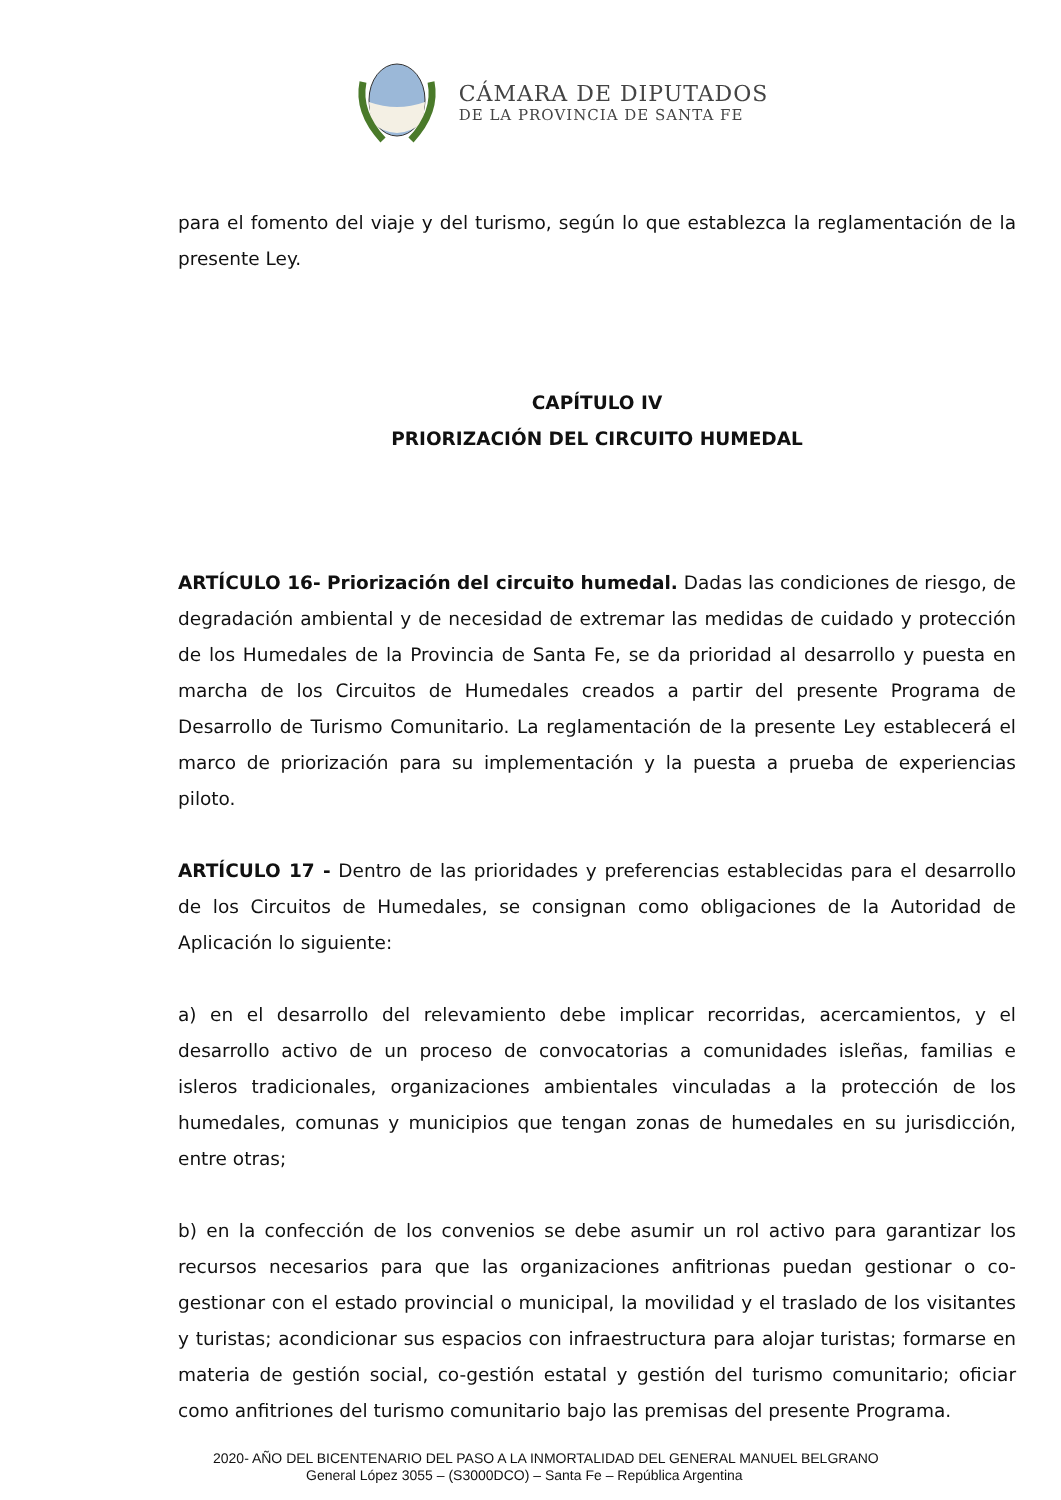CÁMARA DE DIPUTADOS
DE LA PROVINCIA DE SANTA FE
para el fomento del viaje y del turismo, según lo que establezca la reglamentación de la presente Ley.
CAPÍTULO IV
PRIORIZACIÓN DEL CIRCUITO HUMEDAL
ARTÍCULO 16- Priorización del circuito humedal. Dadas las condiciones de riesgo, de degradación ambiental y de necesidad de extremar las medidas de cuidado y protección de los Humedales de la Provincia de Santa Fe, se da prioridad al desarrollo y puesta en marcha de los Circuitos de Humedales creados a partir del presente Programa de Desarrollo de Turismo Comunitario. La reglamentación de la presente Ley establecerá el marco de priorización para su implementación y la puesta a prueba de experiencias piloto.
ARTÍCULO 17 - Dentro de las prioridades y preferencias establecidas para el desarrollo de los Circuitos de Humedales, se consignan como obligaciones de la Autoridad de Aplicación lo siguiente:
a) en el desarrollo del relevamiento debe implicar recorridas, acercamientos, y el desarrollo activo de un proceso de convocatorias a comunidades isleñas, familias e isleros tradicionales, organizaciones ambientales vinculadas a la protección de los humedales, comunas y municipios que tengan zonas de humedales en su jurisdicción, entre otras;
b) en la confección de los convenios se debe asumir un rol activo para garantizar los recursos necesarios para que las organizaciones anfitrionas puedan gestionar o co-gestionar con el estado provincial o municipal, la movilidad y el traslado de los visitantes y turistas; acondicionar sus espacios con infraestructura para alojar turistas; formarse en materia de gestión social, co-gestión estatal y gestión del turismo comunitario; oficiar como anfitriones del turismo comunitario bajo las premisas del presente Programa.
2020- AÑO DEL BICENTENARIO DEL PASO A LA INMORTALIDAD DEL GENERAL MANUEL BELGRANO
General López 3055 – (S3000DCO) – Santa Fe – República Argentina